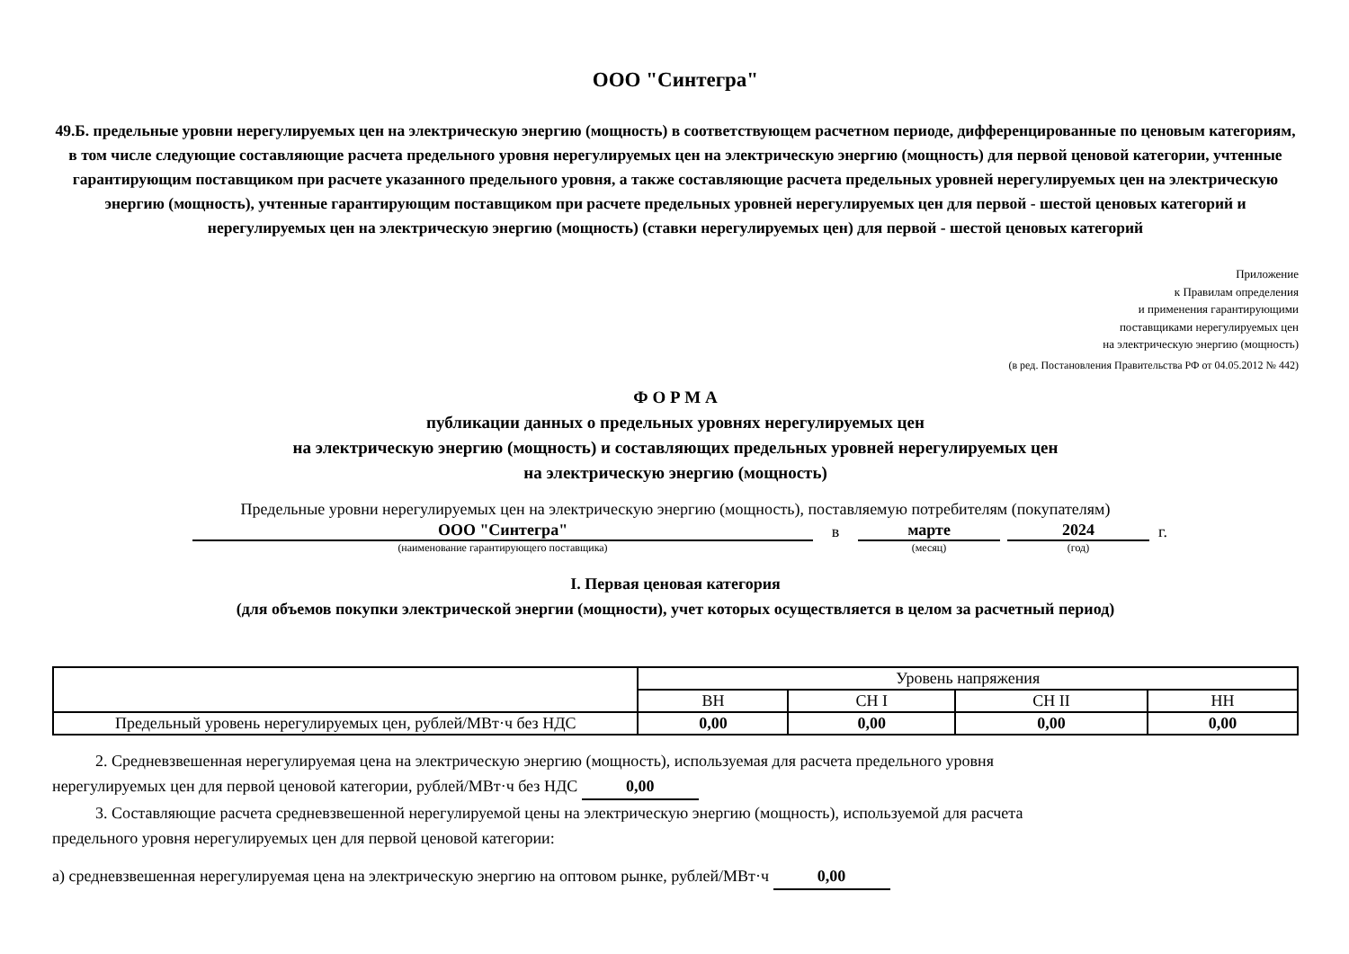ООО "Синтегра"
49.Б. предельные уровни нерегулируемых цен на электрическую энергию (мощность) в соответствующем расчетном периоде, дифференцированные по ценовым категориям, в том числе следующие составляющие расчета предельного уровня нерегулируемых цен на электрическую энергию (мощность) для первой ценовой категории, учтенные гарантирующим поставщиком при расчете указанного предельного уровня, а также составляющие расчета предельных уровней нерегулируемых цен на электрическую энергию (мощность), учтенные гарантирующим поставщиком при расчете предельных уровней нерегулируемых цен для первой - шестой ценовых категорий и нерегулируемых цен на электрическую энергию (мощность) (ставки нерегулируемых цен) для первой - шестой ценовых категорий
Приложение
к Правилам определения
и применения гарантирующими
поставщиками нерегулируемых цен
на электрическую энергию (мощность)
(в ред. Постановления Правительства РФ от 04.05.2012 № 442)
Ф О Р М А
публикации данных о предельных уровнях нерегулируемых цен
на электрическую энергию (мощность) и составляющих предельных уровней нерегулируемых цен
на электрическую энергию (мощность)
Предельные уровни нерегулируемых цен на электрическую энергию (мощность), поставляемую потребителям (покупателям)
ООО "Синтегра"
в
марте
2024
г.
(наименование гарантирующего поставщика) (месяц) (год)
I. Первая ценовая категория
(для объемов покупки электрической энергии (мощности), учет которых осуществляется в целом за расчетный период)
| | Уровень напряжения | | | |
| --- | --- | --- | --- | --- |
| | ВН | СН I | СН II | НН |
| Предельный уровень нерегулируемых цен, рублей/МВт·ч без НДС | 0,00 | 0,00 | 0,00 | 0,00 |
2. Средневзвешенная нерегулируемая цена на электрическую энергию (мощность), используемая для расчета предельного уровня
нерегулируемых цен для первой ценовой категории, рублей/МВт·ч без НДС 0,00
3. Составляющие расчета средневзвешенной нерегулируемой цены на электрическую энергию (мощность), используемой для расчета
предельного уровня нерегулируемых цен для первой ценовой категории:
а) средневзвешенная нерегулируемая цена на электрическую энергию на оптовом рынке, рублей/МВт·ч 0,00